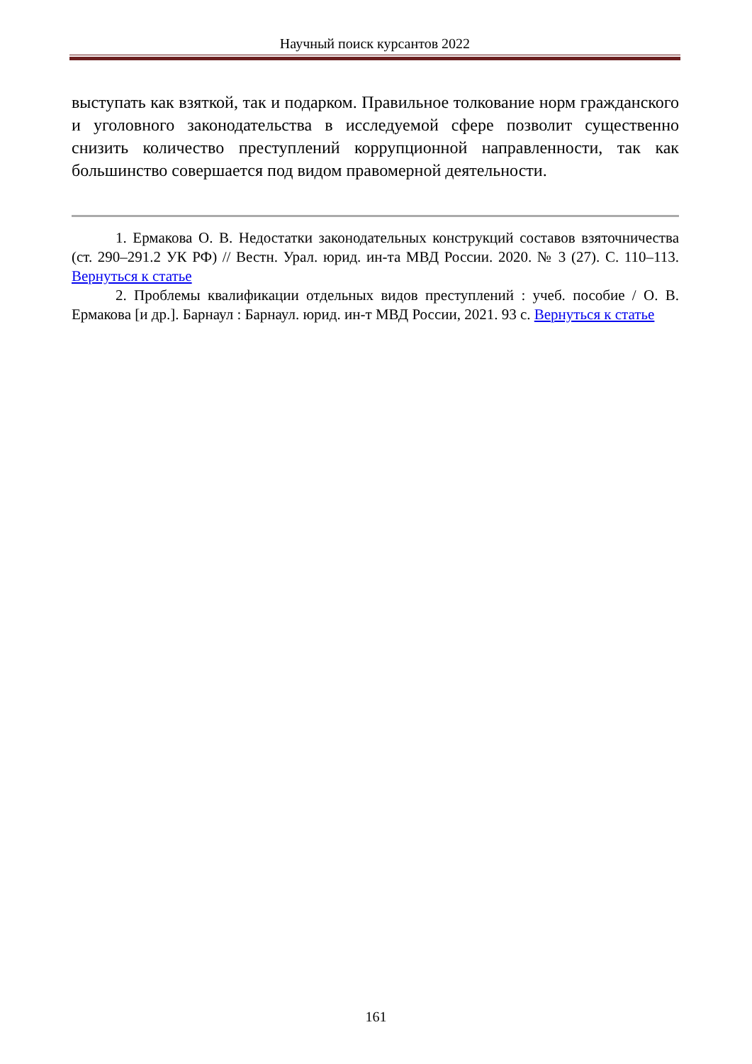Научный поиск курсантов 2022
выступать как взяткой, так и подарком. Правильное толкование норм гражданского и уголовного законодательства в исследуемой сфере позволит существенно снизить количество преступлений коррупционной направленности, так как большинство совершается под видом правомерной деятельности.
1. Ермакова О. В. Недостатки законодательных конструкций составов взяточничества (ст. 290–291.2 УК РФ) // Вестн. Урал. юрид. ин-та МВД России. 2020. № 3 (27). С. 110–113. Вернуться к статье
2. Проблемы квалификации отдельных видов преступлений : учеб. пособие / О. В. Ермакова [и др.]. Барнаул : Барнаул. юрид. ин-т МВД России, 2021. 93 с. Вернуться к статье
161